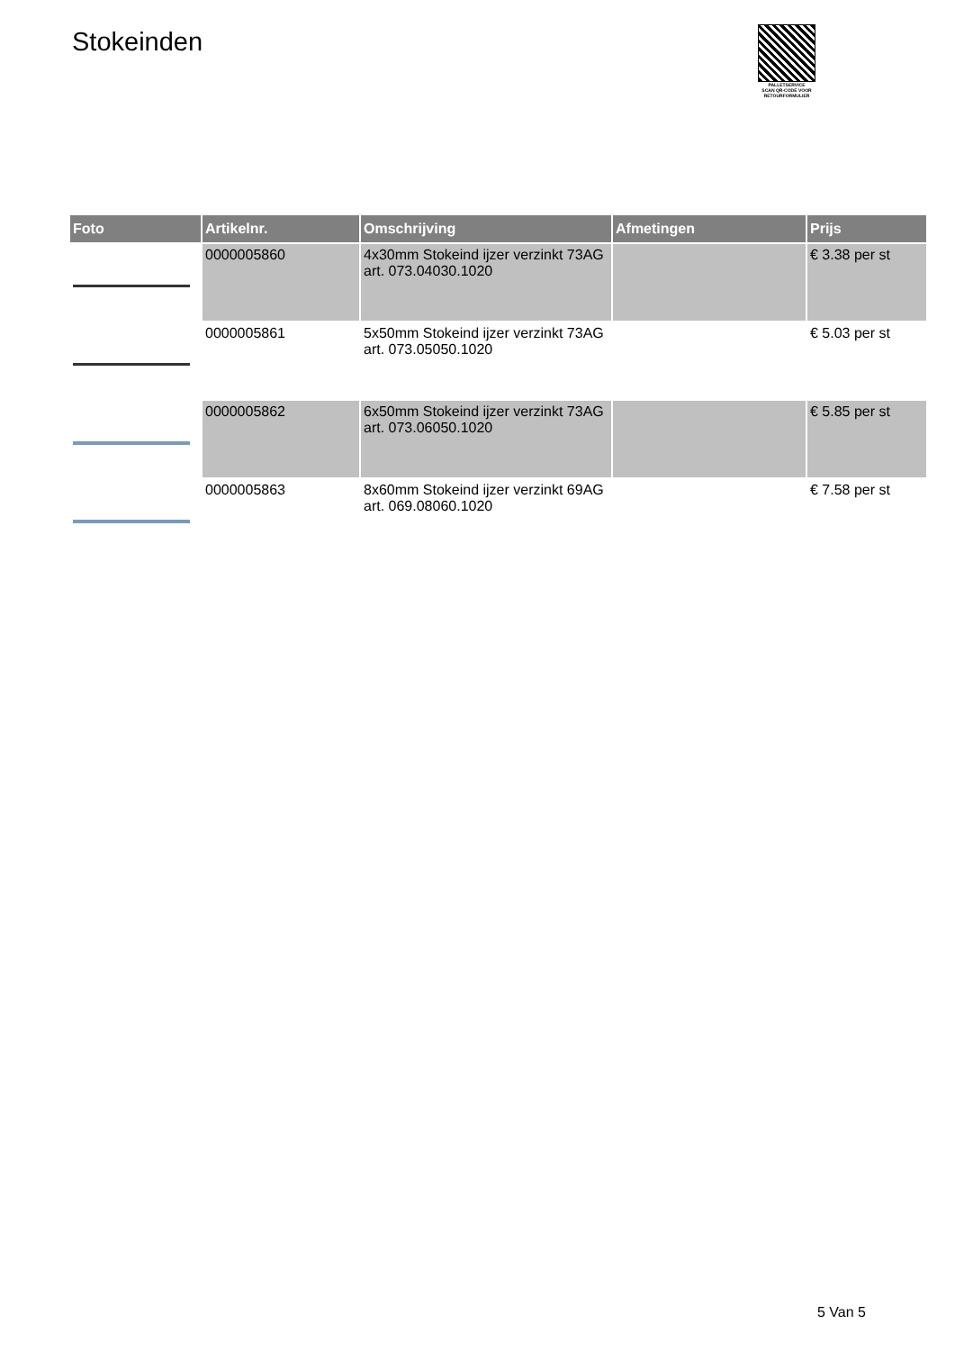Stokeinden
PALLETSERVICE
SCAN QR-CODE VOOR RETOURFORMULIER
| Foto | Artikelnr. | Omschrijving | Afmetingen | Prijs |
| --- | --- | --- | --- | --- |
| | 0000005860 | 4x30mm Stokeind ijzer verzinkt 73AG art. 073.04030.1020 | | € 3.38 per st |
| | 0000005861 | 5x50mm Stokeind ijzer verzinkt 73AG art. 073.05050.1020 | | € 5.03 per st |
| | 0000005862 | 6x50mm Stokeind ijzer verzinkt 73AG art. 073.06050.1020 | | € 5.85 per st |
| | 0000005863 | 8x60mm Stokeind ijzer verzinkt 69AG art. 069.08060.1020 | | € 7.58 per st |
5 Van 5